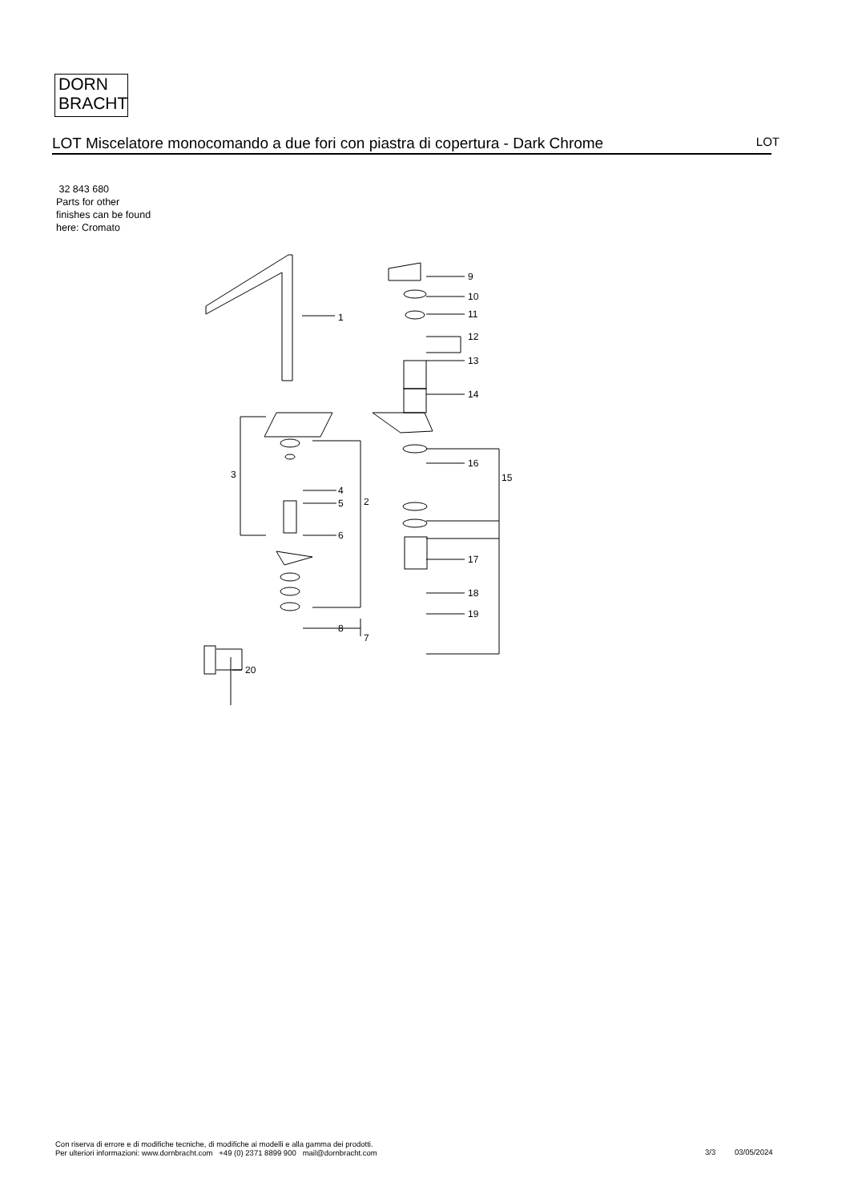DORN
BRACHT
LOT Miscelatore monocomando a due fori con piastra di copertura - Dark Chrome
LOT
32 843 680
Parts for other
finishes can be found
here: Cromato
1
2
3
4
5
6
7
8
9
10
11
12
13
14
15
16
17
18
19
20
Con riserva di errore e di modifiche tecniche, di modifiche ai modelli e alla gamma dei prodotti.
Per ulteriori informazioni: www.dornbracht.com +49 (0) 2371 8899 900 mail@dornbracht.com
3/3 03/05/2024